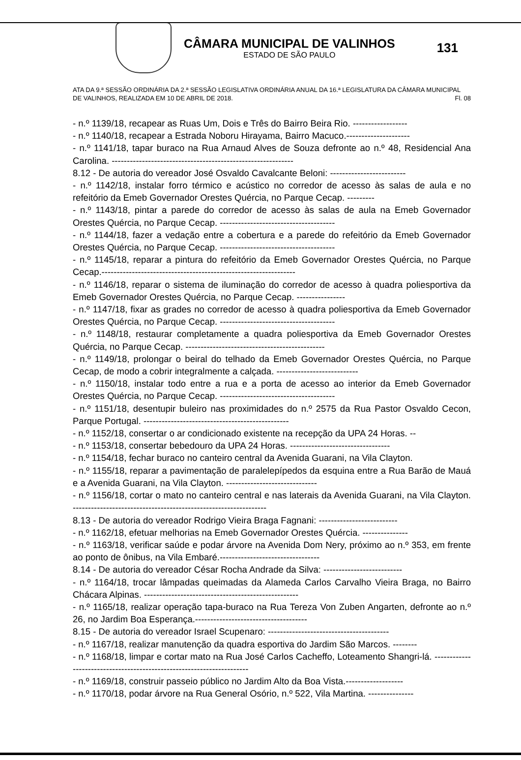CÂMARA MUNICIPAL DE VALINHOS
ESTADO DE SÃO PAULO
131
ATA DA 9.ª SESSÃO ORDINÁRIA DA 2.ª SESSÃO LEGISLATIVA ORDINÁRIA ANUAL DA 16.ª LEGISLATURA DA CÂMARA MUNICIPAL DE VALINHOS, REALIZADA EM 10 DE ABRIL DE 2018. Fl. 08
- n.º 1139/18, recapear as Ruas Um, Dois e Três do Bairro Beira Rio. ------------------
- n.º 1140/18, recapear a Estrada Noboru Hirayama, Bairro Macuco.---------------------
- n.º 1141/18, tapar buraco na Rua Arnaud Alves de Souza defronte ao n.º 48, Residencial Ana Carolina. ------------------------------------------------------------
8.12 - De autoria do vereador José Osvaldo Cavalcante Beloni: -------------------------
- n.º 1142/18, instalar forro térmico e acústico no corredor de acesso às salas de aula e no refeitório da Emeb Governador Orestes Quércia, no Parque Cecap. ---------
- n.º 1143/18, pintar a parede do corredor de acesso às salas de aula na Emeb Governador Orestes Quércia, no Parque Cecap. --------------------------------------
- n.º 1144/18, fazer a vedação entre a cobertura e a parede do refeitório da Emeb Governador Orestes Quércia, no Parque Cecap. --------------------------------------
- n.º 1145/18, reparar a pintura do refeitório da Emeb Governador Orestes Quércia, no Parque Cecap.----------------------------------------------------------------
- n.º 1146/18, reparar o sistema de iluminação do corredor de acesso à quadra poliesportiva da Emeb Governador Orestes Quércia, no Parque Cecap. ----------------
- n.º 1147/18, fixar as grades no corredor de acesso à quadra poliesportiva da Emeb Governador Orestes Quércia, no Parque Cecap. --------------------------------------
- n.º 1148/18, restaurar completamente a quadra poliesportiva da Emeb Governador Orestes Quércia, no Parque Cecap. ----------------------------------------------
- n.º 1149/18, prolongar o beiral do telhado da Emeb Governador Orestes Quércia, no Parque Cecap, de modo a cobrir integralmente a calçada. ---------------------------
- n.º 1150/18, instalar todo entre a rua e a porta de acesso ao interior da Emeb Governador Orestes Quércia, no Parque Cecap. --------------------------------------
- n.º 1151/18, desentupir buleiro nas proximidades do n.º 2575 da Rua Pastor Osvaldo Cecon, Parque Portugal. ------------------------------------------------
- n.º 1152/18, consertar o ar condicionado existente na recepção da UPA 24 Horas. --
- n.º 1153/18, consertar bebedouro da UPA 24 Horas. ---------------------------------
- n.º 1154/18, fechar buraco no canteiro central da Avenida Guarani, na Vila Clayton.
- n.º 1155/18, reparar a pavimentação de paralelepípedos da esquina entre a Rua Barão de Mauá e a Avenida Guarani, na Vila Clayton. ------------------------------
- n.º 1156/18, cortar o mato no canteiro central e nas laterais da Avenida Guarani, na Vila Clayton. ----------------------------------------------------------------
8.13 - De autoria do vereador Rodrigo Vieira Braga Fagnani: --------------------------
- n.º 1162/18, efetuar melhorias na Emeb Governador Orestes Quércia. ---------------
- n.º 1163/18, verificar saúde e podar árvore na Avenida Dom Nery, próximo ao n.º 353, em frente ao ponto de ônibus, na Vila Embaré.---------------------------------
8.14 - De autoria do vereador César Rocha Andrade da Silva: --------------------------
- n.º 1164/18, trocar lâmpadas queimadas da Alameda Carlos Carvalho Vieira Braga, no Bairro Chácara Alpinas. ---------------------------------------------------
- n.º 1165/18, realizar operação tapa-buraco na Rua Tereza Von Zuben Angarten, defronte ao n.º 26, no Jardim Boa Esperança.-------------------------------------
8.15 - De autoria do vereador Israel Scupenaro: ----------------------------------------
- n.º 1167/18, realizar manutenção da quadra esportiva do Jardim São Marcos. --------
- n.º 1168/18, limpar e cortar mato na Rua José Carlos Cacheffo, Loteamento Shangri-lá. ----------------------------------------------------------------------
- n.º 1169/18, construir passeio público no Jardim Alto da Boa Vista.-------------------
- n.º 1170/18, podar árvore na Rua General Osório, n.º 522, Vila Martina. ---------------